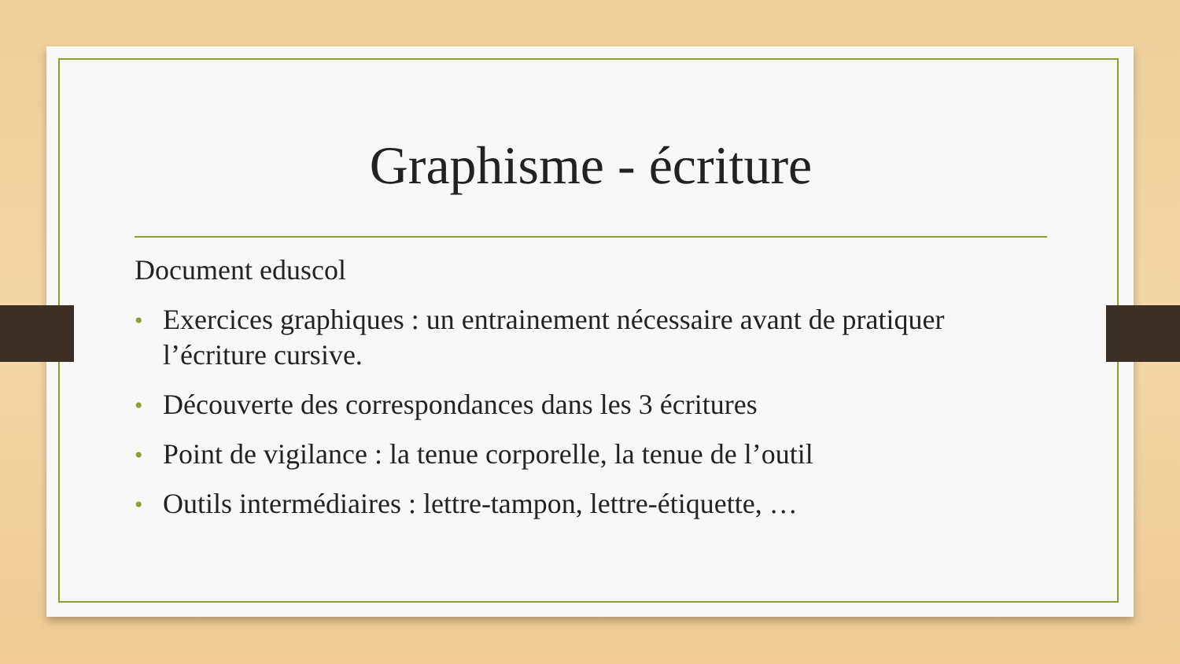Graphisme - écriture
Document eduscol
• Exercices graphiques : un entrainement nécessaire avant de pratiquer l’écriture cursive.
• Découverte des correspondances dans les 3 écritures
• Point de vigilance : la tenue corporelle, la tenue de l’outil
• Outils intermédiaires : lettre-tampon, lettre-étiquette, …